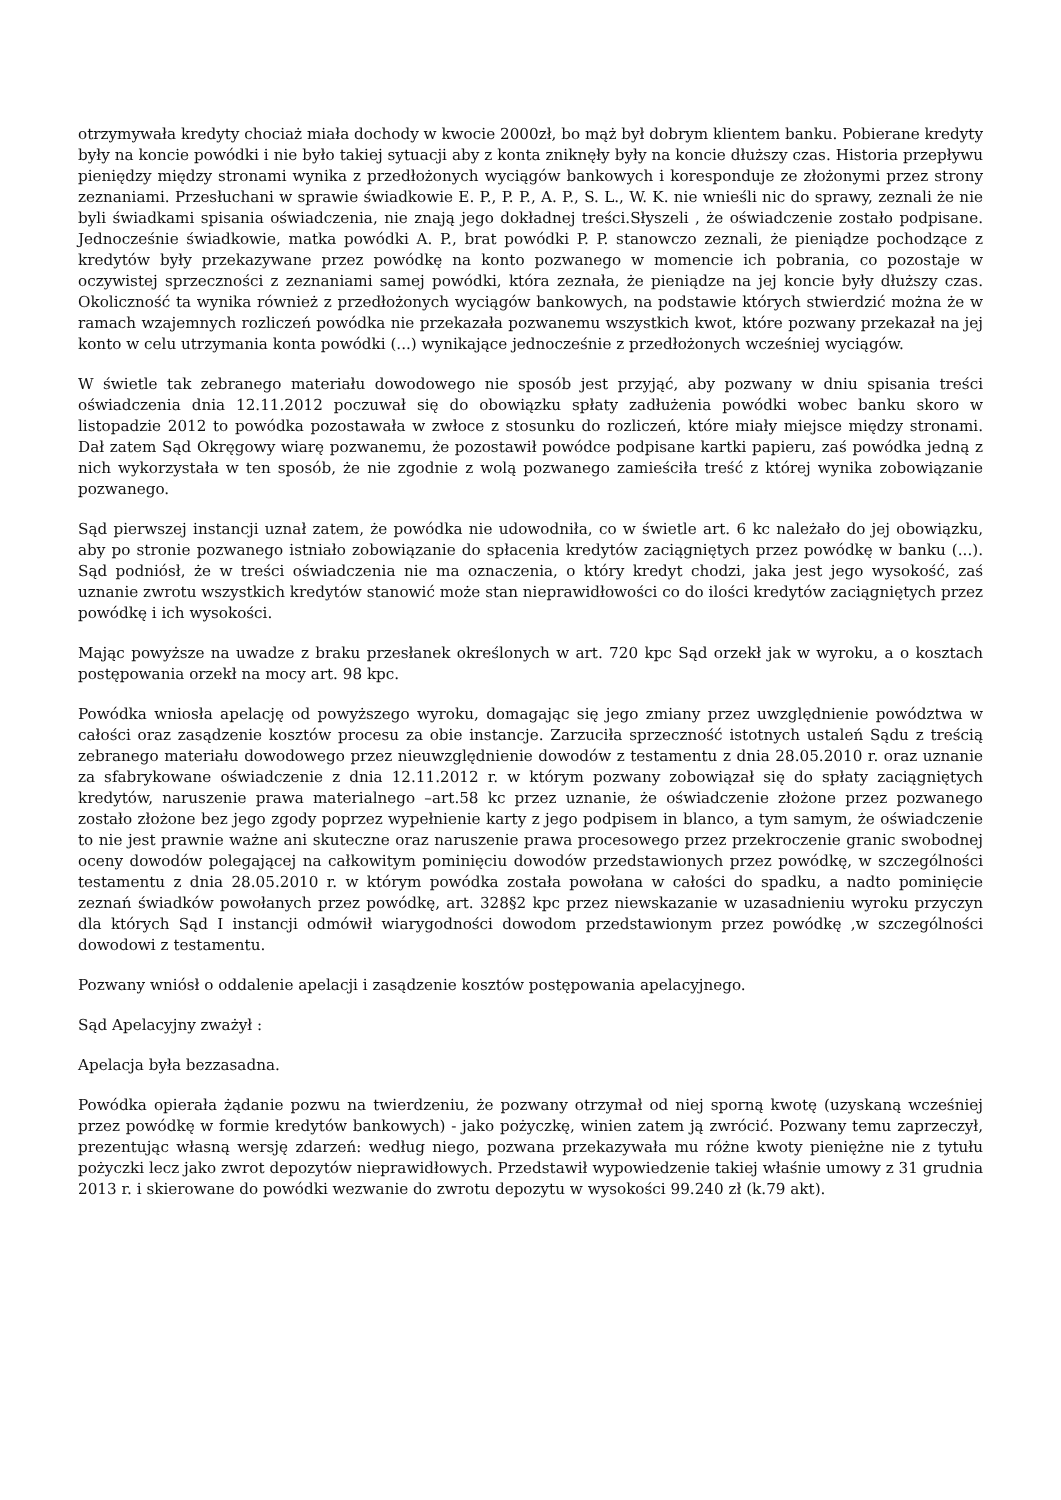otrzymywała kredyty chociaż miała dochody w kwocie 2000zł, bo mąż był dobrym klientem banku. Pobierane kredyty były na koncie powódki i nie było takiej sytuacji aby z konta zniknęły były na koncie dłuższy czas. Historia przepływu pieniędzy między stronami wynika z przedłożonych wyciągów bankowych i koresponduje ze złożonymi przez strony zeznaniami. Przesłuchani w sprawie świadkowie E. P., P. P., A. P., S. L., W. K. nie wnieśli nic do sprawy, zeznali że nie byli świadkami spisania oświadczenia, nie znają jego dokładnej treści.Słyszeli , że oświadczenie zostało podpisane. Jednocześnie świadkowie, matka powódki A. P., brat powódki P. P. stanowczo zeznali, że pieniądze pochodzące z kredytów były przekazywane przez powódkę na konto pozwanego w momencie ich pobrania, co pozostaje w oczywistej sprzeczności z zeznaniami samej powódki, która zeznała, że pieniądze na jej koncie były dłuższy czas. Okoliczność ta wynika również z przedłożonych wyciągów bankowych, na podstawie których stwierdzić można że w ramach wzajemnych rozliczeń powódka nie przekazała pozwanemu wszystkich kwot, które pozwany przekazał na jej konto w celu utrzymania konta powódki (...) wynikające jednocześnie z przedłożonych wcześniej wyciągów.
W świetle tak zebranego materiału dowodowego nie sposób jest przyjąć, aby pozwany w dniu spisania treści oświadczenia dnia 12.11.2012 poczuwał się do obowiązku spłaty zadłużenia powódki wobec banku skoro w listopadzie 2012 to powódka pozostawała w zwłoce z stosunku do rozliczeń, które miały miejsce między stronami. Dał zatem Sąd Okręgowy wiarę pozwanemu, że pozostawił powódce podpisane kartki papieru, zaś powódka jedną z nich wykorzystała w ten sposób, że nie zgodnie z wolą pozwanego zamieściła treść z której wynika zobowiązanie pozwanego.
Sąd pierwszej instancji uznał zatem, że powódka nie udowodniła, co w świetle art. 6 kc należało do jej obowiązku, aby po stronie pozwanego istniało zobowiązanie do spłacenia kredytów zaciągniętych przez powódkę w banku (...). Sąd podniósł, że w treści oświadczenia nie ma oznaczenia, o który kredyt chodzi, jaka jest jego wysokość, zaś uznanie zwrotu wszystkich kredytów stanowić może stan nieprawidłowości co do ilości kredytów zaciągniętych przez powódkę i ich wysokości.
Mając powyższe na uwadze z braku przesłanek określonych w art. 720 kpc Sąd orzekł jak w wyroku, a o kosztach postępowania orzekł na mocy art. 98 kpc.
Powódka wniosła apelację od powyższego wyroku, domagając się jego zmiany przez uwzględnienie powództwa w całości oraz zasądzenie kosztów procesu za obie instancje. Zarzuciła sprzeczność istotnych ustaleń Sądu z treścią zebranego materiału dowodowego przez nieuwzględnienie dowodów z testamentu z dnia 28.05.2010 r. oraz uznanie za sfabrykowane oświadczenie z dnia 12.11.2012 r. w którym pozwany zobowiązał się do spłaty zaciągniętych kredytów, naruszenie prawa materialnego –art.58 kc przez uznanie, że oświadczenie złożone przez pozwanego zostało złożone bez jego zgody poprzez wypełnienie karty z jego podpisem in blanco, a tym samym, że oświadczenie to nie jest prawnie ważne ani skuteczne oraz naruszenie prawa procesowego przez przekroczenie granic swobodnej oceny dowodów polegającej na całkowitym pominięciu dowodów przedstawionych przez powódkę, w szczególności testamentu z dnia 28.05.2010 r. w którym powódka została powołana w całości do spadku, a nadto pominięcie zeznań świadków powołanych przez powódkę, art. 328§2 kpc przez niewskazanie w uzasadnieniu wyroku przyczyn dla których Sąd I instancji odmówił wiarygodności dowodom przedstawionym przez powódkę ,w szczególności dowodowi z testamentu.
Pozwany wniósł o oddalenie apelacji i zasądzenie kosztów postępowania apelacyjnego.
Sąd Apelacyjny zważył :
Apelacja była bezzasadna.
Powódka opierała żądanie pozwu na twierdzeniu, że pozwany otrzymał od niej sporną kwotę (uzyskaną wcześniej przez powódkę w formie kredytów bankowych) - jako pożyczkę, winien zatem ją zwrócić. Pozwany temu zaprzeczył, prezentując własną wersję zdarzeń: według niego, pozwana przekazywała mu różne kwoty pieniężne nie z tytułu pożyczki lecz jako zwrot depozytów nieprawidłowych. Przedstawił wypowiedzenie takiej właśnie umowy z 31 grudnia 2013 r. i skierowane do powódki wezwanie do zwrotu depozytu w wysokości 99.240 zł (k.79 akt).